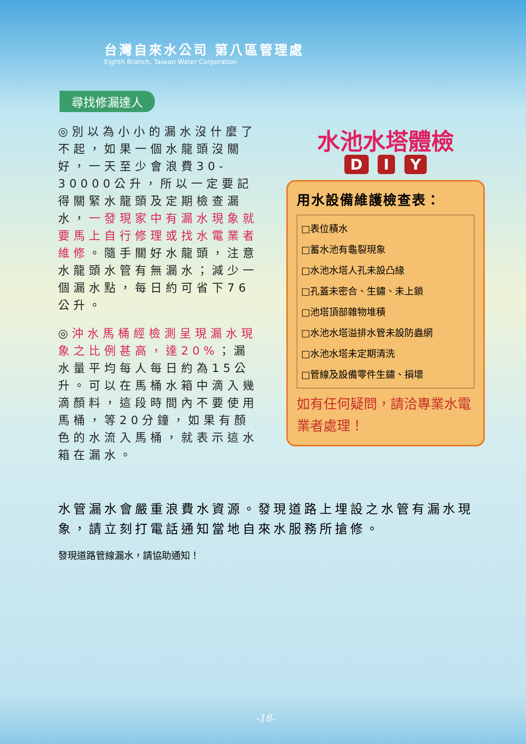台灣自來水公司 第八區管理處
Eighth Branch, Taiwan Water Corporation
尋找修漏達人
◎別以為小小的漏水沒什麼了不起，如果一個水龍頭沒關好，一天至少會浪費30-30000公升，所以一定要記得關緊水龍頭及定期檢查漏水，一發現家中有漏水現象就要馬上自行修理或找水電業者維修。隨手關好水龍頭，注意水龍頭水管有無漏水；減少一個漏水點，每日約可省下76公升。
◎沖水馬桶經檢測呈現漏水現象之比例甚高，達20%；漏水量平均每人每日約為15公升。可以在馬桶水箱中滴入幾滴顏料，這段時間內不要使用馬桶，等20分鐘，如果有顏色的水流入馬桶，就表示這水箱在漏水。
水池水塔體檢
D I Y
用水設備維護檢查表：
□表位積水
□蓄水池有龜裂現象
□水池水塔人孔未設凸緣
□孔蓋未密合、生鏽、未上鎖
□池塔頂部雜物堆積
□水池水塔溢排水管未設防蟲網
□水池水塔未定期清洗
□管線及設備零件生鏽、損壞
如有任何疑問，請洽專業水電業者處理！
水管漏水會嚴重浪費水資源。發現道路上埋設之水管有漏水現象，請立刻打電話通知當地自來水服務所搶修。
發現道路管線漏水，請協助通知！
-18-